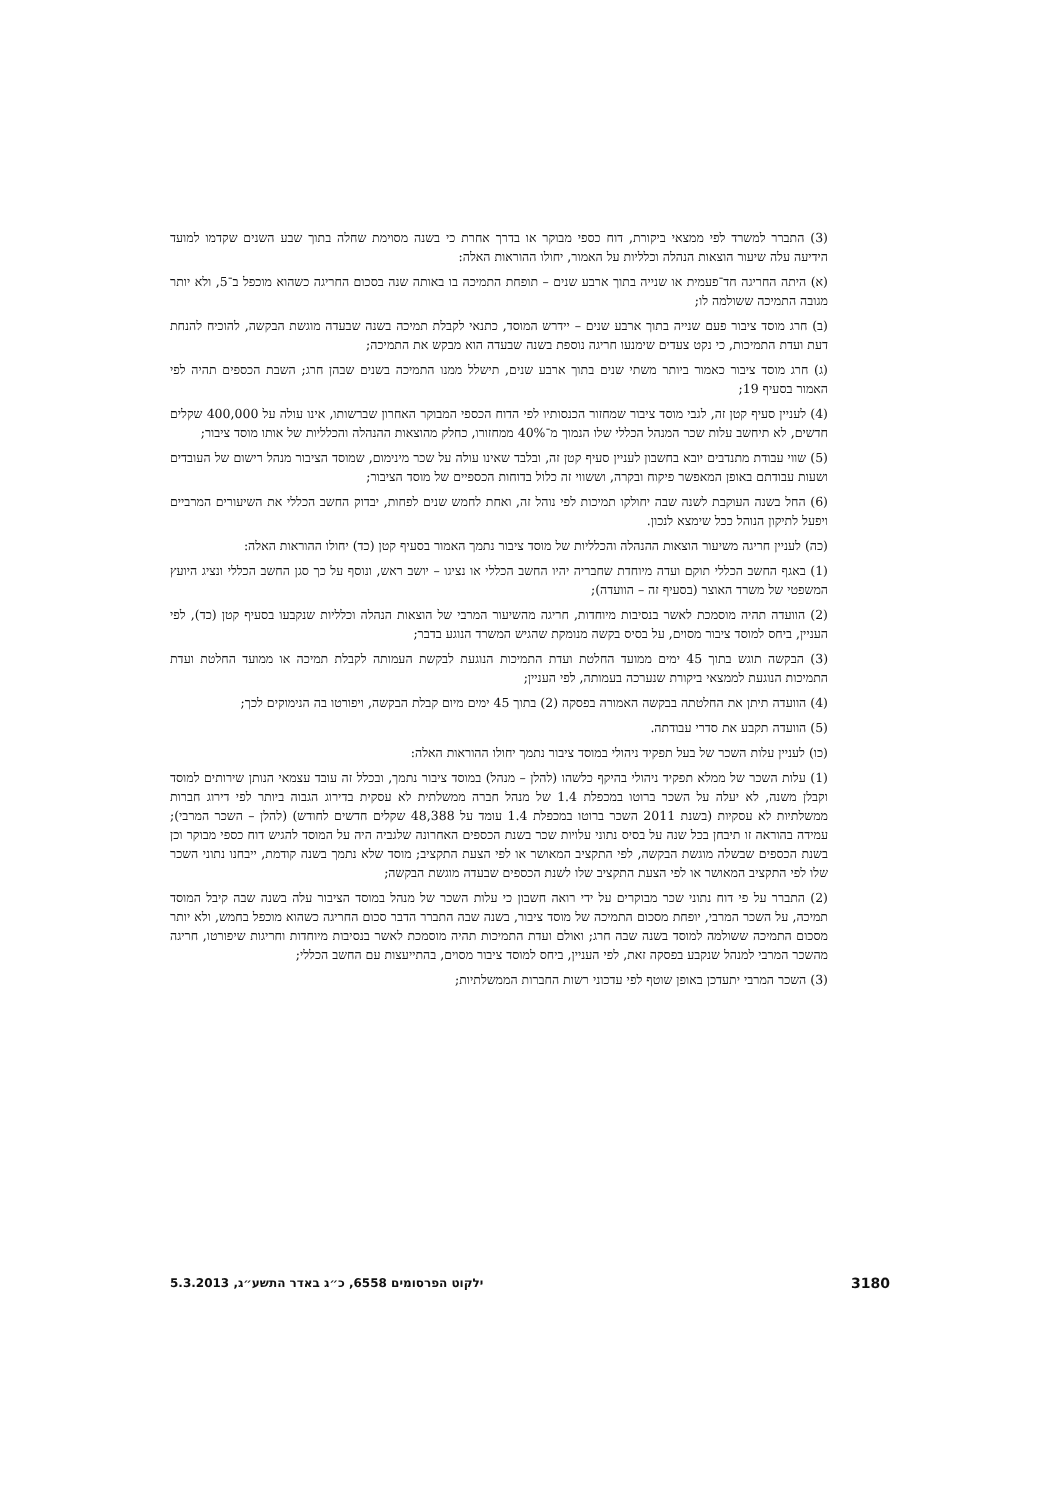(3) התברר למשרד לפי ממצאי ביקורת, דוח כספי מבוקר או בדרך אחרת כי בשנה מסוימת שחלה בתוך שבע השנים שקדמו למועד הידיעה עלה שיעור הוצאות הנהלה וכלליות על האמור, יחולו ההוראות האלה:
(א) היתה החריגה חד־פעמית או שנייה בתוך ארבע שנים – תופחת התמיכה בו באותה שנה בסכום החריגה כשהוא מוכפל ב־5, ולא יותר מגובה התמיכה ששולמה לו;
(ב) חרג מוסד ציבור פעם שנייה בתוך ארבע שנים – יידרש המוסד, כתנאי לקבלת תמיכה בשנה שבעדה מוגשת הבקשה, להוכיח להנחת דעת ועדת התמיכות, כי נקט צעדים שימנעו חריגה נוספת בשנה שבעדה הוא מבקש את התמיכה;
(ג) חרג מוסד ציבור כאמור ביותר משתי שנים בתוך ארבע שנים, תישלל ממנו התמיכה בשנים שבהן חרג; השבת הכספים תהיה לפי האמור בסעיף 19;
(4) לעניין סעיף קטן זה, לגבי מוסד ציבור שמחזור הכנסותיו לפי הדוח הכספי המבוקר האחרון שברשותו, אינו עולה על 400,000 שקלים חדשים, לא תיחשב עלות שכר המנהל הכללי שלו הנמוך מ־40% ממחזורו, כחלק מהוצאות ההנהלה והכלליות של אותו מוסד ציבור;
(5) שווי עבודת מתנדבים יובא בחשבון לעניין סעיף קטן זה, ובלבד שאינו עולה על שכר מינימום, שמוסד הציבור מנהל רישום של העובדים ושעות עבודתם באופן המאפשר פיקוח ובקרה, וששווי זה כלול בדוחות הכספיים של מוסד הציבור;
(6) החל בשנה העוקבת לשנה שבה יחולקו תמיכות לפי נוהל זה, ואחת לחמש שנים לפחות, יבדוק החשב הכללי את השיעורים המרביים ויפעל לתיקון הנוהל ככל שימצא לנכון.
(כה) לעניין חריגה משיעור הוצאות ההנהלה והכלליות של מוסד ציבור נתמך האמור בסעיף קטן (כד) יחולו ההוראות האלה:
(1) באגף החשב הכללי תוקם ועדה מיוחדת שחבריה יהיו החשב הכללי או נציגו – יושב ראש, ונוסף על כך סגן החשב הכללי ונציג היועץ המשפטי של משרד האוצר (בסעיף זה – הוועדה);
(2) הוועדה תהיה מוסמכת לאשר בנסיבות מיוחדות, חריגה מהשיעור המרבי של הוצאות הנהלה וכלליות שנקבעו בסעיף קטן (כד), לפי העניין, ביחס למוסד ציבור מסוים, על בסיס בקשה מנומקת שהגיש המשרד הנוגע בדבר;
(3) הבקשה תוגש בתוך 45 ימים ממועד החלטת ועדת התמיכות הנוגעת לבקשת העמותה לקבלת תמיכה או ממועד החלטת ועדת התמיכות הנוגעת לממצאי ביקורת שנערכה בעמותה, לפי העניין;
(4) הוועדה תיתן את החלטתה בבקשה האמורה בפסקה (2) בתוך 45 ימים מיום קבלת הבקשה, ויפורטו בה הנימוקים לכך;
(5) הוועדה תקבע את סדרי עבודתה.
(כו) לעניין עלות השכר של בעל תפקיד ניהולי במוסד ציבור נתמך יחולו ההוראות האלה:
(1) עלות השכר של ממלא תפקיד ניהולי בהיקף כלשהו (להלן – מנהל) במוסד ציבור נתמך, ובכלל זה עובד עצמאי הנותן שירותים למוסד וקבלן משנה, לא יעלה על השכר ברוטו במכפלת 1.4 של מנהל חברה ממשלתית לא עסקית בדירוג הגבוה ביותר לפי דירוג חברות ממשלתיות לא עסקיות (בשנת 2011 השכר ברוטו במכפלת 1.4 עומד על 48,388 שקלים חדשים לחודש) (להלן – השכר המרבי); עמידה בהוראה זו תיבחן בכל שנה על בסיס נתוני עלויות שכר בשנת הכספים האחרונה שלגביה היה על המוסד להגיש דוח כספי מבוקר וכן בשנת הכספים שבשלה מוגשת הבקשה, לפי התקציב המאושר או לפי הצעת התקציב; מוסד שלא נתמך בשנה קודמת, ייבחנו נתוני השכר שלו לפי התקציב המאושר או לפי הצעת התקציב שלו לשנת הכספים שבעדה מוגשת הבקשה;
(2) התברר על פי דוח נתוני שכר מבוקרים על ידי רואה חשבון כי עלות השכר של מנהל במוסד הציבור עלה בשנה שבה קיבל המוסד תמיכה, על השכר המרבי, יופחת מסכום התמיכה של מוסד ציבור, בשנה שבה התברר הדבר סכום החריגה כשהוא מוכפל בחמש, ולא יותר מסכום התמיכה ששולמה למוסד בשנה שבה חרג; ואולם ועדת התמיכות תהיה מוסמכת לאשר בנסיבות מיוחדות וחריגות שיפורטו, חריגה מהשכר המרבי למנהל שנקבע בפסקה זאת, לפי העניין, ביחס למוסד ציבור מסוים, בהתייעצות עם החשב הכללי;
(3) השכר המרבי יתעדכן באופן שוטף לפי עדכוני רשות החברות הממשלתיות;
3180 ילקוט הפרסומים 6558, כ״ג באדר התשע״ג, 5.3.2013